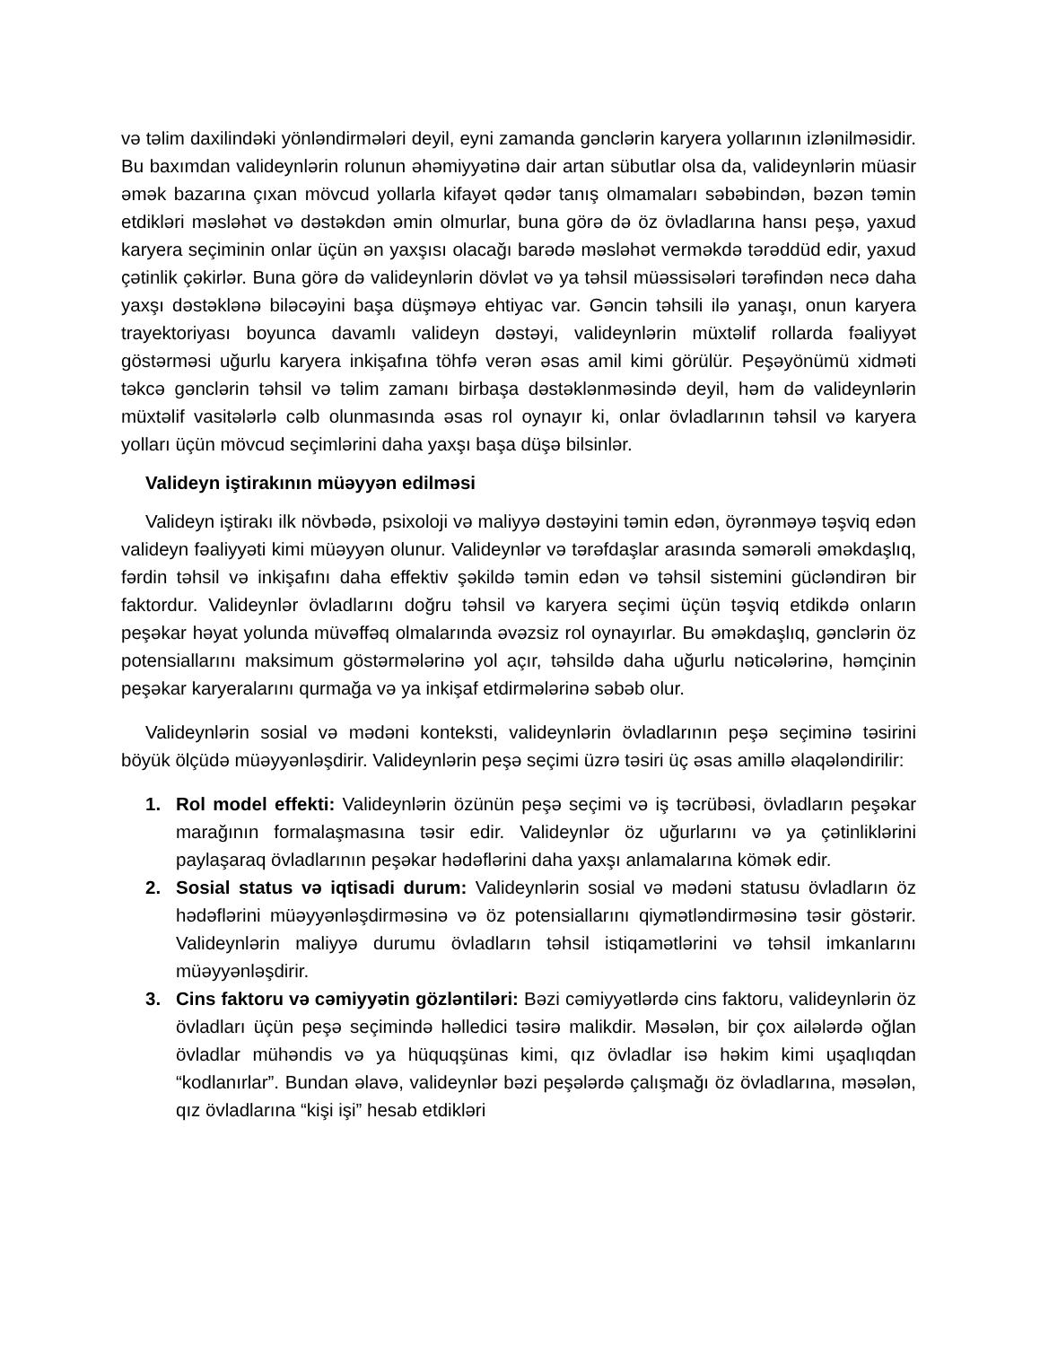və təlim daxilindəki yönləndirmələri deyil, eyni zamanda gənclərin karyera yollarının izlənilməsidir. Bu baxımdan valideynlərin rolunun əhəmiyyətinə dair artan sübutlar olsa da, valideynlərin müasir əmək bazarına çıxan mövcud yollarla kifayət qədər tanış olmamaları səbəbindən, bəzən təmin etdikləri məsləhət və dəstəkdən əmin olmurlar, buna görə də öz övladlarına hansı peşə, yaxud karyera seçiminin onlar üçün ən yaxşısı olacağı barədə məsləhət verməkdə tərəddüd edir, yaxud çətinlik çəkirlər. Buna görə də valideynlərin dövlət və ya təhsil müəssisələri tərəfindən necə daha yaxşı dəstəklənə biləcəyini başa düşməyə ehtiyac var. Gəncin təhsili ilə yanaşı, onun karyera trayektoriyası boyunca davamlı valideyn dəstəyi, valideynlərin müxtəlif rollarda fəaliyyət göstərməsi uğurlu karyera inkişafına töhfə verən əsas amil kimi görülür. Peşəyönümü xidməti təkcə gənclərin təhsil və təlim zamanı birbaşa dəstəklənməsində deyil, həm də valideynlərin müxtəlif vasitələrlə cəlb olunmasında əsas rol oynayır ki, onlar övladlarının təhsil və karyera yolları üçün mövcud seçimlərini daha yaxşı başa düşə bilsinlər.
Valideyn iştirakının müəyyən edilməsi
Valideyn iştirakı ilk növbədə, psixoloji və maliyyə dəstəyini təmin edən, öyrənməyə təşviq edən valideyn fəaliyyəti kimi müəyyən olunur. Valideynlər və tərəfdaşlar arasında səmərəli əməkdaşlıq, fərdin təhsil və inkişafını daha effektiv şəkildə təmin edən və təhsil sistemini gücləndirən bir faktordur. Valideynlər övladlarını doğru təhsil və karyera seçimi üçün təşviq etdikdə onların peşəkar həyat yolunda müvəffəq olmalarında əvəzsiz rol oynayırlar. Bu əməkdaşlıq, gənclərin öz potensiallarını maksimum göstərmələrinə yol açır, təhsildə daha uğurlu nəticələrinə, həmçinin peşəkar karyeralarını qurmağa və ya inkişaf etdirmələrinə səbəb olur.
Valideynlərin sosial və mədəni konteksti, valideynlərin övladlarının peşə seçiminə təsirini böyük ölçüdə müəyyənləşdirir. Valideynlərin peşə seçimi üzrə təsiri üç əsas amillə əlaqələndirilir:
1. Rol model effekti: Valideynlərin özünün peşə seçimi və iş təcrübəsi, övladların peşəkar marağının formalaşmasına təsir edir. Valideynlər öz uğurlarını və ya çətinliklərini paylaşaraq övladlarının peşəkar hədəflərini daha yaxşı anlamalarına kömək edir.
2. Sosial status və iqtisadi durum: Valideynlərin sosial və mədəni statusu övladların öz hədəflərini müəyyənləşdirməsinə və öz potensiallarını qiymətləndirməsinə təsir göstərir. Valideynlərin maliyyə durumu övladların təhsil istiqamətlərini və təhsil imkanlarını müəyyənləşdirir.
3. Cins faktoru və cəmiyyətin gözləntiləri: Bəzi cəmiyyətlərdə cins faktoru, valideynlərin öz övladları üçün peşə seçimində həlledici təsirə malikdir. Məsələn, bir çox ailələrdə oğlan övladlar mühəndis və ya hüquqşünas kimi, qız övladlar isə həkim kimi uşaqlıqdan “kodlanırlar”. Bundan əlavə, valideynlər bəzi peşələrdə çalışmağı öz övladlarına, məsələn, qız övladlarına “kişi işi” hesab etdikləri